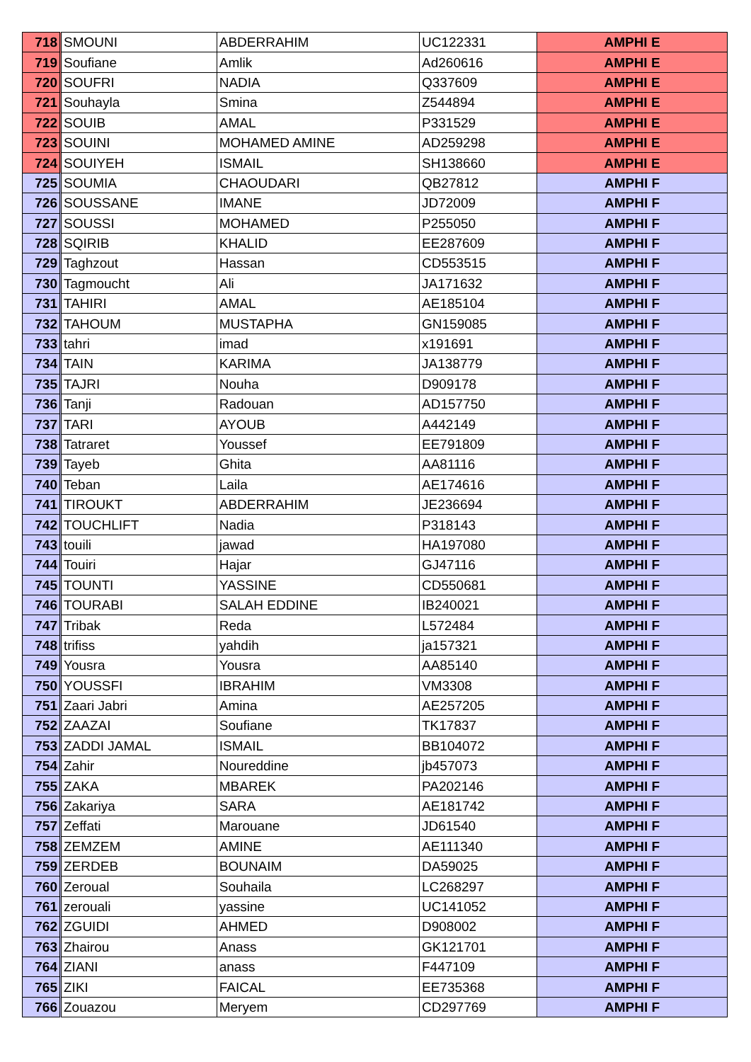| 718 | SMOUNI | ABDERRAHIM | UC122331 | AMPHI E |
| 719 | Soufiane | Amlik | Ad260616 | AMPHI E |
| 720 | SOUFRI | NADIA | Q337609 | AMPHI E |
| 721 | Souhayla | Smina | Z544894 | AMPHI E |
| 722 | SOUIB | AMAL | P331529 | AMPHI E |
| 723 | SOUINI | MOHAMED AMINE | AD259298 | AMPHI E |
| 724 | SOUIYEH | ISMAIL | SH138660 | AMPHI E |
| 725 | SOUMIA | CHAOUDARI | QB27812 | AMPHI F |
| 726 | SOUSSANE | IMANE | JD72009 | AMPHI F |
| 727 | SOUSSI | MOHAMED | P255050 | AMPHI F |
| 728 | SQIRIB | KHALID | EE287609 | AMPHI F |
| 729 | Taghzout | Hassan | CD553515 | AMPHI F |
| 730 | Tagmoucht | Ali | JA171632 | AMPHI F |
| 731 | TAHIRI | AMAL | AE185104 | AMPHI F |
| 732 | TAHOUM | MUSTAPHA | GN159085 | AMPHI F |
| 733 | tahri | imad | x191691 | AMPHI F |
| 734 | TAIN | KARIMA | JA138779 | AMPHI F |
| 735 | TAJRI | Nouha | D909178 | AMPHI F |
| 736 | Tanji | Radouan | AD157750 | AMPHI F |
| 737 | TARI | AYOUB | A442149 | AMPHI F |
| 738 | Tatraret | Youssef | EE791809 | AMPHI F |
| 739 | Tayeb | Ghita | AA81116 | AMPHI F |
| 740 | Teban | Laila | AE174616 | AMPHI F |
| 741 | TIROUKT | ABDERRAHIM | JE236694 | AMPHI F |
| 742 | TOUCHLIFT | Nadia | P318143 | AMPHI F |
| 743 | touili | jawad | HA197080 | AMPHI F |
| 744 | Touiri | Hajar | GJ47116 | AMPHI F |
| 745 | TOUNTI | YASSINE | CD550681 | AMPHI F |
| 746 | TOURABI | SALAH EDDINE | IB240021 | AMPHI F |
| 747 | Tribak | Reda | L572484 | AMPHI F |
| 748 | trifiss | yahdih | ja157321 | AMPHI F |
| 749 | Yousra | Yousra | AA85140 | AMPHI F |
| 750 | YOUSSFI | IBRAHIM | VM3308 | AMPHI F |
| 751 | Zaari Jabri | Amina | AE257205 | AMPHI F |
| 752 | ZAAZAI | Soufiane | TK17837 | AMPHI F |
| 753 | ZADDI JAMAL | ISMAIL | BB104072 | AMPHI F |
| 754 | Zahir | Noureddine | jb457073 | AMPHI F |
| 755 | ZAKA | MBAREK | PA202146 | AMPHI F |
| 756 | Zakariya | SARA | AE181742 | AMPHI F |
| 757 | Zeffati | Marouane | JD61540 | AMPHI F |
| 758 | ZEMZEM | AMINE | AE111340 | AMPHI F |
| 759 | ZERDEB | BOUNAIM | DA59025 | AMPHI F |
| 760 | Zeroual | Souhaila | LC268297 | AMPHI F |
| 761 | zerouali | yassine | UC141052 | AMPHI F |
| 762 | ZGUIDI | AHMED | D908002 | AMPHI F |
| 763 | Zhairou | Anass | GK121701 | AMPHI F |
| 764 | ZIANI | anass | F447109 | AMPHI F |
| 765 | ZIKI | FAICAL | EE735368 | AMPHI F |
| 766 | Zouazou | Meryem | CD297769 | AMPHI F |